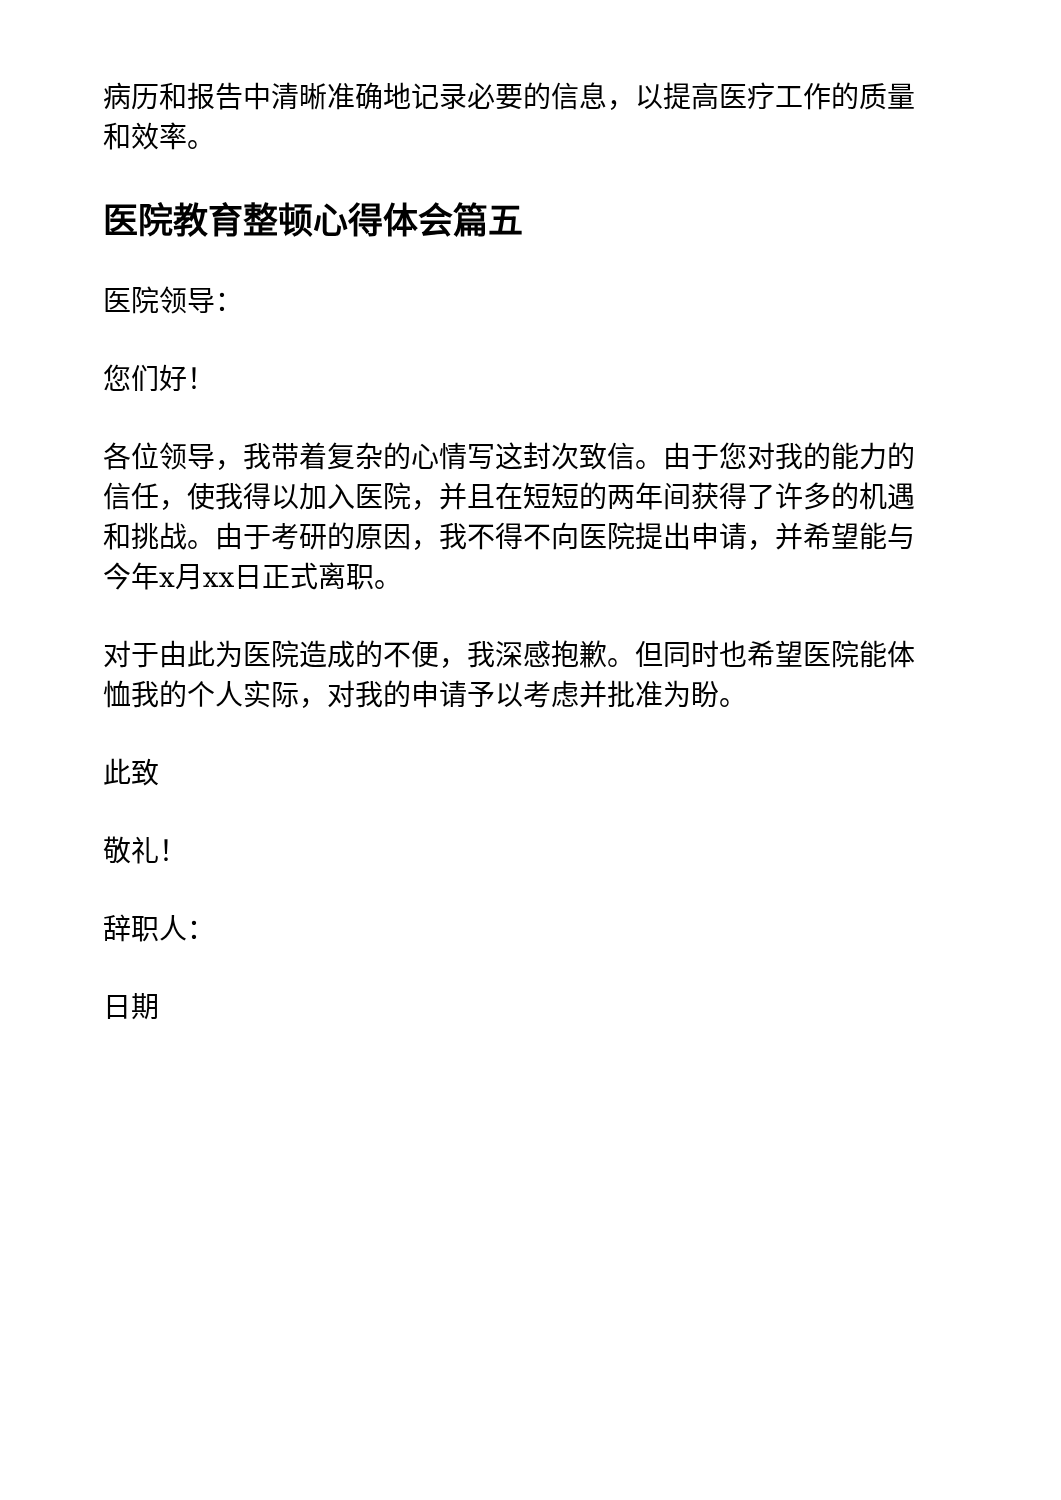病历和报告中清晰准确地记录必要的信息，以提高医疗工作的质量和效率。
医院教育整顿心得体会篇五
医院领导：
您们好！
各位领导，我带着复杂的心情写这封次致信。由于您对我的能力的信任，使我得以加入医院，并且在短短的两年间获得了许多的机遇和挑战。由于考研的原因，我不得不向医院提出申请，并希望能与今年x月xx日正式离职。
对于由此为医院造成的不便，我深感抱歉。但同时也希望医院能体恤我的个人实际，对我的申请予以考虑并批准为盼。
此致
敬礼！
辞职人：
日期